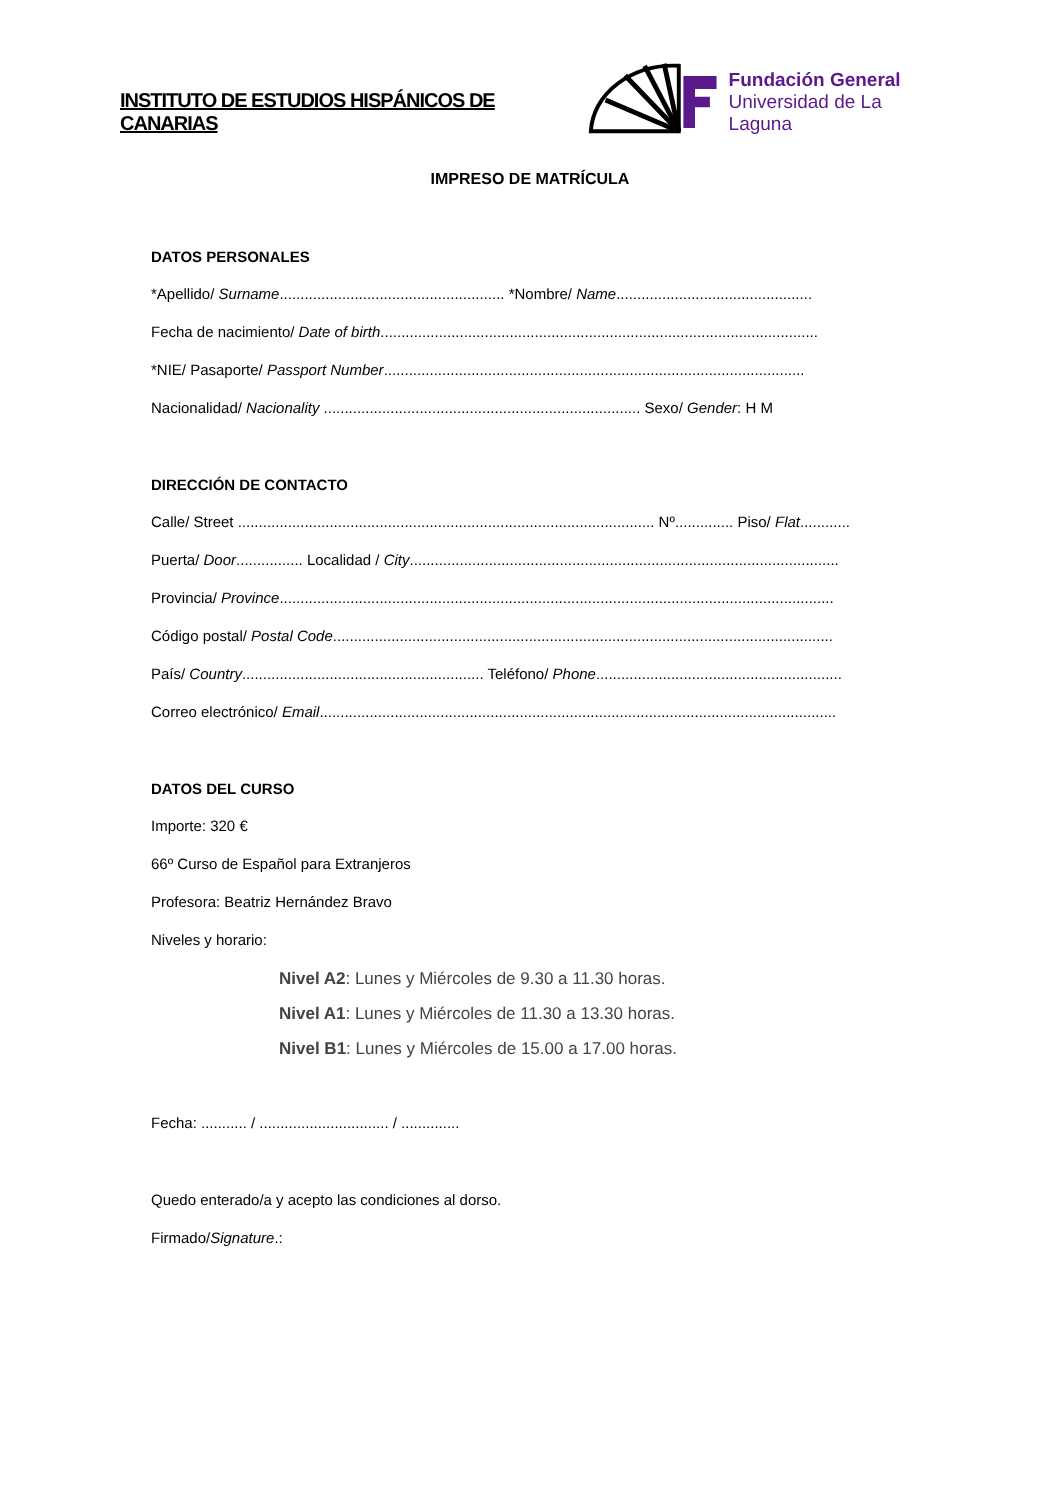INSTITUTO DE ESTUDIOS HISPÁNICOS DE CANARIAS
Fundación General
Universidad de La Laguna
IMPRESO DE MATRÍCULA
DATOS PERSONALES
*Apellido/ Surname...................................................... *Nombre/ Name...............................................
Fecha de nacimiento/ Date of birth.........................................................................................................
*NIE/ Pasaporte/ Passport Number.....................................................................................................
Nacionalidad/ Nacionality ............................................................................ Sexo/ Gender: H M
DIRECCIÓN DE CONTACTO
Calle/ Street .................................................................................................... Nº.............. Piso/ Flat............
Puerta/ Door................ Localidad / City.......................................................................................................
Provincia/ Province.....................................................................................................................................
Código postal/ Postal Code........................................................................................................................
País/ Country.......................................................... Teléfono/ Phone...........................................................
Correo electrónico/ Email............................................................................................................................
DATOS DEL CURSO
Importe: 320 €
66º Curso de Español para Extranjeros
Profesora: Beatriz Hernández Bravo
Niveles y horario:
Nivel A2: Lunes y Miércoles de 9.30 a 11.30 horas.
Nivel A1: Lunes y Miércoles de 11.30 a 13.30 horas.
Nivel B1: Lunes y Miércoles de 15.00 a 17.00 horas.
Fecha: ........... / ............................... / ..............
Quedo enterado/a y acepto las condiciones al dorso.
Firmado/Signature.: